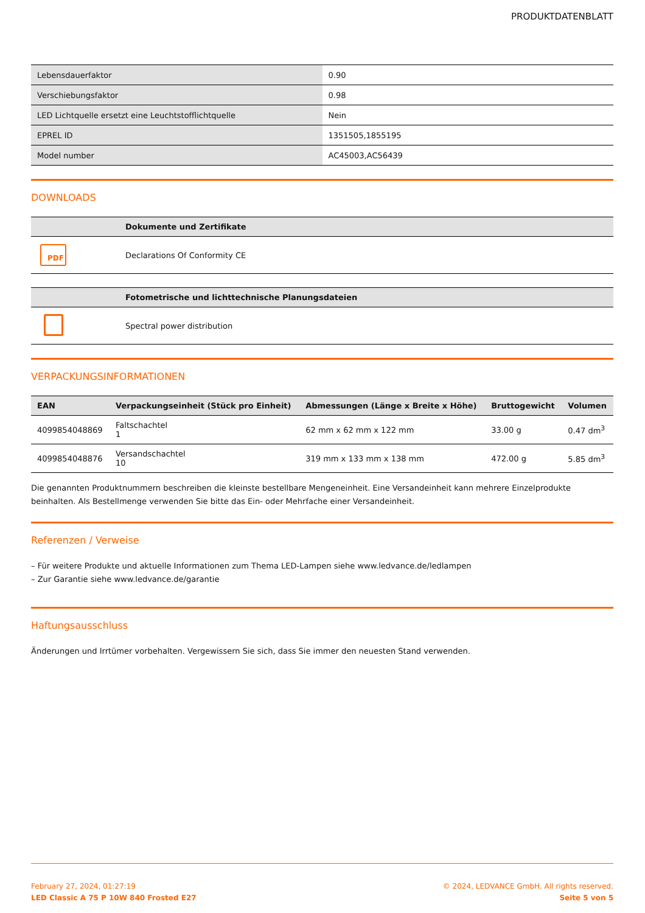PRODUKTDATENBLATT
| Lebensdauerfaktor | 0.90 |
| Verschiebungsfaktor | 0.98 |
| LED Lichtquelle ersetzt eine Leuchtstofflichtquelle | Nein |
| EPREL ID | 1351505,1855195 |
| Model number | AC45003,AC56439 |
DOWNLOADS
| | Dokumente und Zertifikate |
| --- | --- |
| PDF | Declarations Of Conformity CE |
| | Fotometrische und lichttechnische Planungsdateien |
| --- | --- |
| | Spectral power distribution |
VERPACKUNGSINFORMATIONEN
| EAN | Verpackungseinheit (Stück pro Einheit) | Abmessungen (Länge x Breite x Höhe) | Bruttogewicht | Volumen |
| --- | --- | --- | --- | --- |
| 4099854048869 | Faltschachtel 1 | 62 mm x 62 mm x 122 mm | 33.00 g | 0.47 dm<sup>3</sup> |
| 4099854048876 | Versandschachtel 10 | 319 mm x 133 mm x 138 mm | 472.00 g | 5.85 dm<sup>3</sup> |
Die genannten Produktnummern beschreiben die kleinste bestellbare Mengeneinheit. Eine Versandeinheit kann mehrere Einzelprodukte beinhalten. Als Bestellmenge verwenden Sie bitte das Ein- oder Mehrfache einer Versandeinheit.
Referenzen / Verweise
– Für weitere Produkte und aktuelle Informationen zum Thema LED-Lampen siehe www.ledvance.de/ledlampen
– Zur Garantie siehe www.ledvance.de/garantie
Haftungsausschluss
Änderungen und Irrtümer vorbehalten. Vergewissern Sie sich, dass Sie immer den neuesten Stand verwenden.
February 27, 2024, 01:27:19
LED Classic A 75 P 10W 840 Frosted E27
© 2024, LEDVANCE GmbH. All rights reserved.
Seite 5 von 5